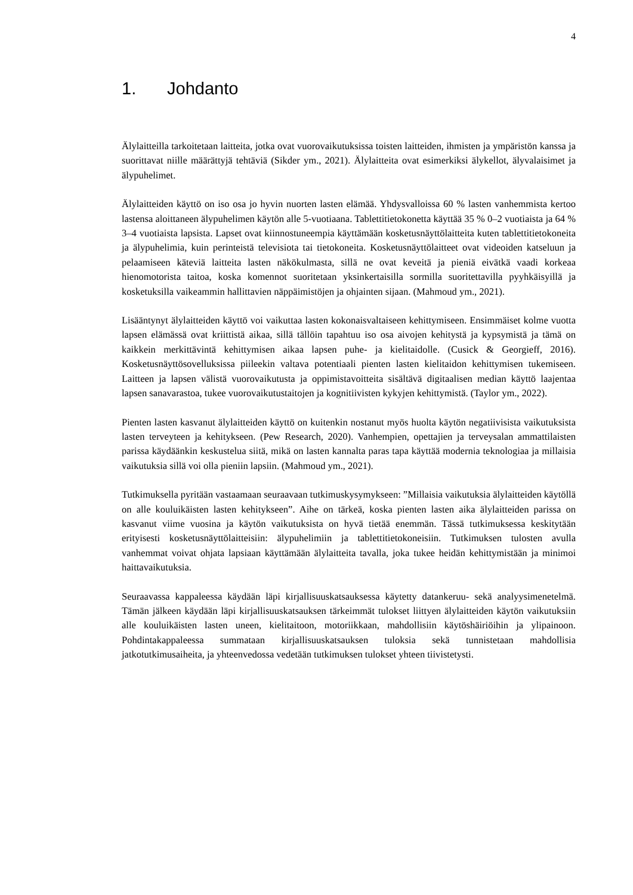4
1. Johdanto
Älylaitteilla tarkoitetaan laitteita, jotka ovat vuorovaikutuksissa toisten laitteiden, ihmisten ja ympäristön kanssa ja suorittavat niille määrättyjä tehtäviä (Sikder ym., 2021). Älylaitteita ovat esimerkiksi älykellot, älyvalaisimet ja älypuhelimet.
Älylaitteiden käyttö on iso osa jo hyvin nuorten lasten elämää. Yhdysvalloissa 60 % lasten vanhemmista kertoo lastensa aloittaneen älypuhelimen käytön alle 5-vuotiaana. Tablettitietokonetta käyttää 35 % 0–2 vuotiaista ja 64 % 3–4 vuotiaista lapsista. Lapset ovat kiinnostuneempia käyttämään kosketusnäyttölaitteita kuten tablettitietokoneita ja älypuhelimia, kuin perinteistä televisiota tai tietokoneita. Kosketusnäyttölaitteet ovat videoiden katseluun ja pelaamiseen käteviä laitteita lasten näkökulmasta, sillä ne ovat keveitä ja pieniä eivätkä vaadi korkeaa hienomotorista taitoa, koska komennot suoritetaan yksinkertaisilla sormilla suoritettavilla pyyhkäisyillä ja kosketuksilla vaikeammin hallittavien näppäimistöjen ja ohjainten sijaan. (Mahmoud ym., 2021).
Lisääntynyt älylaitteiden käyttö voi vaikuttaa lasten kokonaisvaltaiseen kehittymiseen. Ensimmäiset kolme vuotta lapsen elämässä ovat kriittistä aikaa, sillä tällöin tapahtuu iso osa aivojen kehitystä ja kypsymistä ja tämä on kaikkein merkittävintä kehittymisen aikaa lapsen puhe- ja kielitaidolle. (Cusick & Georgieff, 2016). Kosketusnäyttösovelluksissa piileekin valtava potentiaali pienten lasten kielitaidon kehittymisen tukemiseen. Laitteen ja lapsen välistä vuorovaikutusta ja oppimistavoitteita sisältävä digitaalisen median käyttö laajentaa lapsen sanavarastoa, tukee vuorovaikutustaitojen ja kognitiivisten kykyjen kehittymistä. (Taylor ym., 2022).
Pienten lasten kasvanut älylaitteiden käyttö on kuitenkin nostanut myös huolta käytön negatiivisista vaikutuksista lasten terveyteen ja kehitykseen. (Pew Research, 2020). Vanhempien, opettajien ja terveysalan ammattilaisten parissa käydäänkin keskustelua siitä, mikä on lasten kannalta paras tapa käyttää modernia teknologiaa ja millaisia vaikutuksia sillä voi olla pieniin lapsiin. (Mahmoud ym., 2021).
Tutkimuksella pyritään vastaamaan seuraavaan tutkimuskysymykseen: ”Millaisia vaikutuksia älylaitteiden käytöllä on alle kouluikäisten lasten kehitykseen”. Aihe on tärkeä, koska pienten lasten aika älylaitteiden parissa on kasvanut viime vuosina ja käytön vaikutuksista on hyvä tietää enemmän. Tässä tutkimuksessa keskitytään erityisesti kosketusnäyttölaitteisiin: älypuhelimiin ja tablettitietokoneisiin. Tutkimuksen tulosten avulla vanhemmat voivat ohjata lapsiaan käyttämään älylaitteita tavalla, joka tukee heidän kehittymistään ja minimoi haittavaikutuksia.
Seuraavassa kappaleessa käydään läpi kirjallisuuskatsauksessa käytetty datankeruu- sekä analyysimenetelmä. Tämän jälkeen käydään läpi kirjallisuuskatsauksen tärkeimmät tulokset liittyen älylaitteiden käytön vaikutuksiin alle kouluikäisten lasten uneen, kielitaitoon, motoriikkaan, mahdollisiin käytöshäiriöihin ja ylipainoon. Pohdintakappaleessa summataan kirjallisuuskatsauksen tuloksia sekä tunnistetaan mahdollisia jatkotutkimusaiheita, ja yhteenvedossa vedetään tutkimuksen tulokset yhteen tiivistetysti.